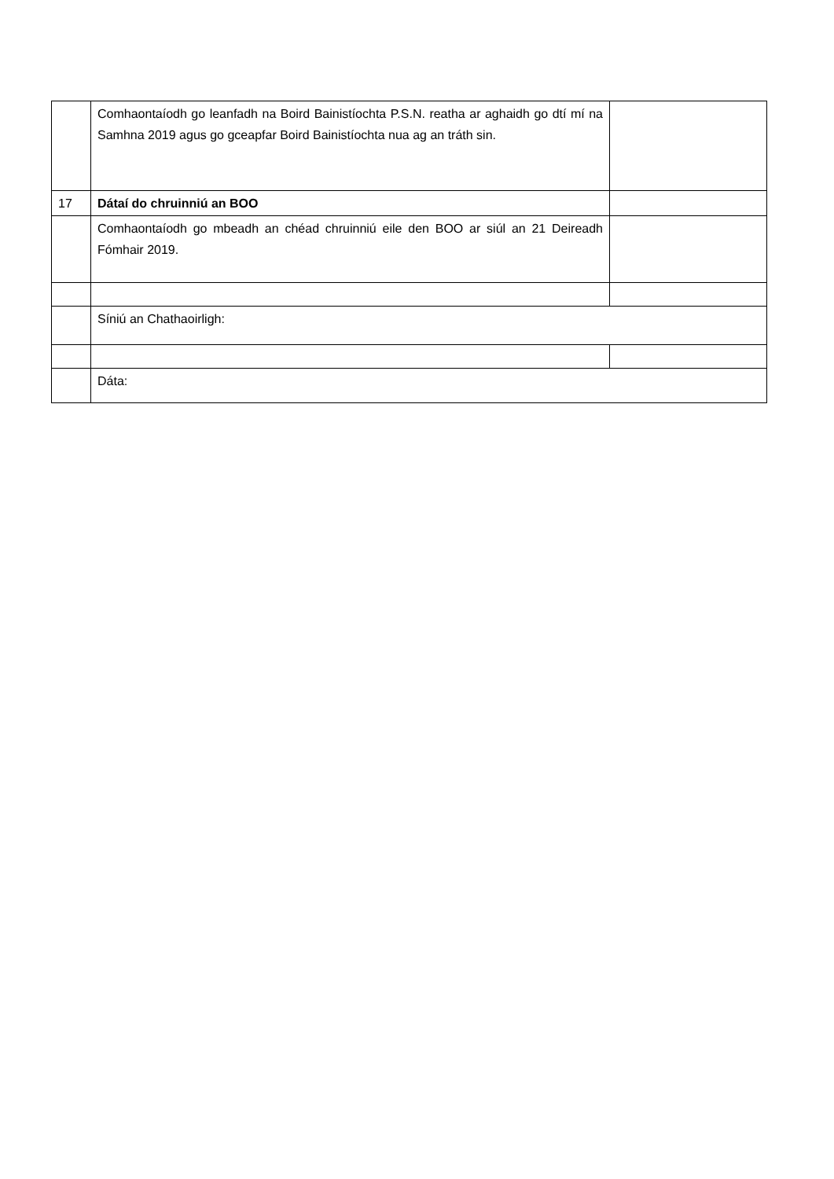| | Comhaontaíodh go leanfadh na Boird Bainistíochta P.S.N. reatha ar aghaidh go dtí mí na Samhna 2019 agus go gceapfar Boird Bainistíochta nua ag an tráth sin. | |
| 17 | Dátaí do chruinniú an BOO | |
| | Comhaontaíodh go mbeadh an chéad chruinniú eile den BOO ar siúl an 21 Deireadh Fómhair 2019. | |
| | Síniú an Chathaoirligh: | |
| | Dáta: | |